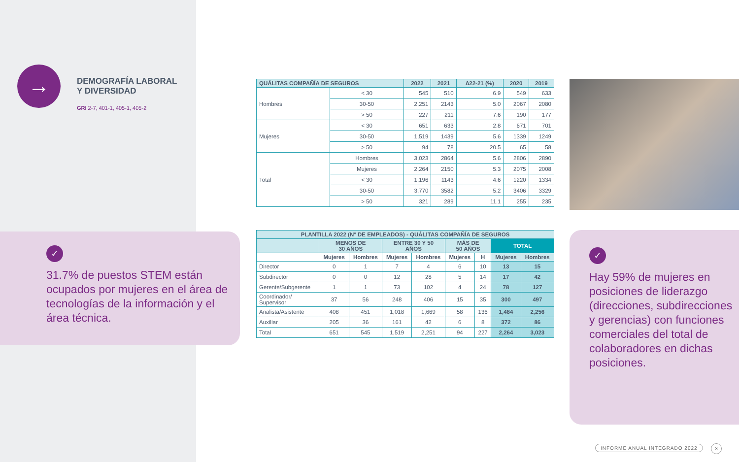→
DEMOGRAFÍA LABORAL
Y DIVERSIDAD
GRI 2-7, 401-1, 405-1, 405-2
| QUÁLITAS COMPAÑÍA DE SEGUROS | | 2022 | 2021 | ∆22-21 (%) | 2020 | 2019 |
| --- | --- | --- | --- | --- | --- | --- |
| Hombres | < 30 | 545 | 510 | 6.9 | 549 | 633 |
| | 30-50 | 2,251 | 2143 | 5.0 | 2067 | 2080 |
| | > 50 | 227 | 211 | 7.6 | 190 | 177 |
| Mujeres | < 30 | 651 | 633 | 2.8 | 671 | 701 |
| | 30-50 | 1,519 | 1439 | 5.6 | 1339 | 1249 |
| | > 50 | 94 | 78 | 20.5 | 65 | 58 |
| Total | Hombres | 3,023 | 2864 | 5.6 | 2806 | 2890 |
| | Mujeres | 2,264 | 2150 | 5.3 | 2075 | 2008 |
| | < 30 | 1,196 | 1143 | 4.6 | 1220 | 1334 |
| | 30-50 | 3,770 | 3582 | 5.2 | 3406 | 3329 |
| | > 50 | 321 | 289 | 11.1 | 255 | 235 |
✓
31.7% de puestos STEM están ocupados por mujeres en el área de tecnologías de la información y el área técnica.
| PLANTILLA 2022 (N° DE EMPLEADOS) - QUÁLITAS COMPAÑÍA DE SEGUROS | | | | | | | | |
| --- | --- | --- | --- | --- | --- | --- | --- | --- |
| | MENOS DE 30 AÑOS | | ENTRE 30 Y 50 AÑOS | | MÁS DE 50 AÑOS | | TOTAL | |
| | Mujeres | Hombres | Mujeres | Hombres | Mujeres | H | Mujeres | Hombres |
| Director | 0 | 1 | 7 | 4 | 6 | 10 | 13 | 15 |
| Subdirector | 0 | 0 | 12 | 28 | 5 | 14 | 17 | 42 |
| Gerente/Subgerente | 1 | 1 | 73 | 102 | 4 | 24 | 78 | 127 |
| Coordinador/ Supervisor | 37 | 56 | 248 | 406 | 15 | 35 | 300 | 497 |
| Analista/Asistente | 408 | 451 | 1,018 | 1,669 | 58 | 136 | 1,484 | 2,256 |
| Auxiliar | 205 | 36 | 161 | 42 | 6 | 8 | 372 | 86 |
| Total | 651 | 545 | 1,519 | 2,251 | 94 | 227 | 2,264 | 3,023 |
✓
Hay 59% de mujeres en posiciones de liderazgo (direcciones, subdirecciones y gerencias) con funciones comerciales del total de colaboradores en dichas posiciones.
INFORME ANUAL INTEGRADO 2022 3